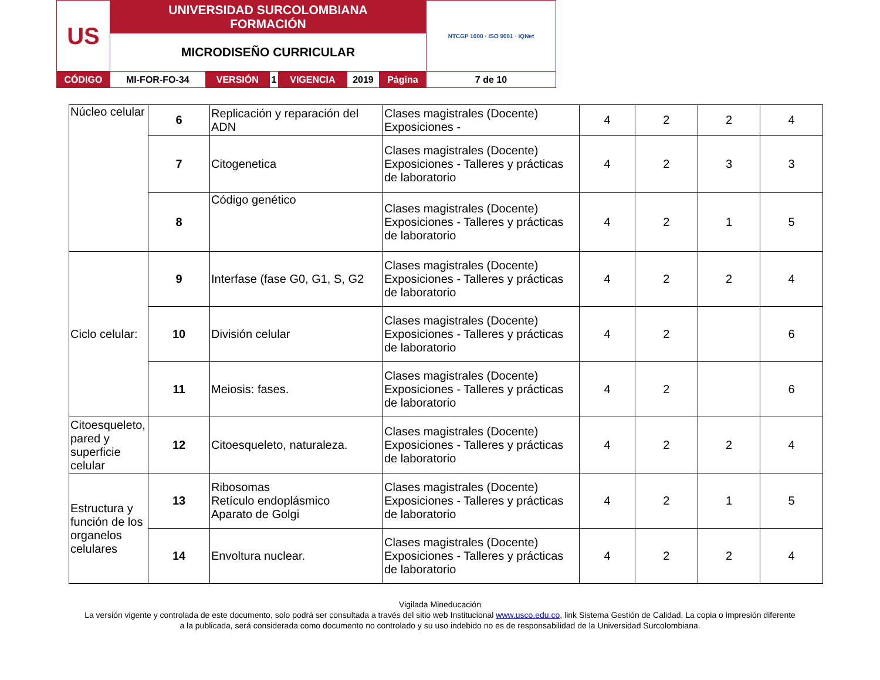| US | UNIVERSIDAD SURCOLOMBIANA FORMACIÓN | | | | | | NTCGP 1000 · ISO 9001 · IQNet |
| | MICRODISEÑO CURRICULAR | | | | | | |
| CÓDIGO | MI-FOR-FO-34 | VERSIÓN | 1 | VIGENCIA | 2019 | Página | 7 de 10 |
| Núcleo celular | 6 | Replicación y reparación del ADN | Clases magistrales (Docente) Exposiciones - | 4 | 2 | 2 | 4 |
| | 7 | Citogenetica | Clases magistrales (Docente) Exposiciones - Talleres y prácticas de laboratorio | 4 | 2 | 3 | 3 |
| | 8 | Código genético | Clases magistrales (Docente) Exposiciones - Talleres y prácticas de laboratorio | 4 | 2 | 1 | 5 |
| Ciclo celular: | 9 | Interfase (fase G0, G1, S, G2 | Clases magistrales (Docente) Exposiciones - Talleres y prácticas de laboratorio | 4 | 2 | 2 | 4 |
| | 10 | División celular | Clases magistrales (Docente) Exposiciones - Talleres y prácticas de laboratorio | 4 | 2 | | 6 |
| | 11 | Meiosis: fases. | Clases magistrales (Docente) Exposiciones - Talleres y prácticas de laboratorio | 4 | 2 | | 6 |
| Citoesqueleto, pared y superficie celular | 12 | Citoesqueleto, naturaleza. | Clases magistrales (Docente) Exposiciones - Talleres y prácticas de laboratorio | 4 | 2 | 2 | 4 |
| Estructura y función de los organelos celulares | 13 | Ribosomas Retículo endoplásmico Aparato de Golgi | Clases magistrales (Docente) Exposiciones - Talleres y prácticas de laboratorio | 4 | 2 | 1 | 5 |
| | 14 | Envoltura nuclear. | Clases magistrales (Docente) Exposiciones - Talleres y prácticas de laboratorio | 4 | 2 | 2 | 4 |
Vigilada Mineducación
La versión vigente y controlada de este documento, solo podrá ser consultada a través del sitio web Institucional www.usco.edu.co, link Sistema Gestión de Calidad. La copia o impresión diferente
a la publicada, será considerada como documento no controlado y su uso indebido no es de responsabilidad de la Universidad Surcolombiana.